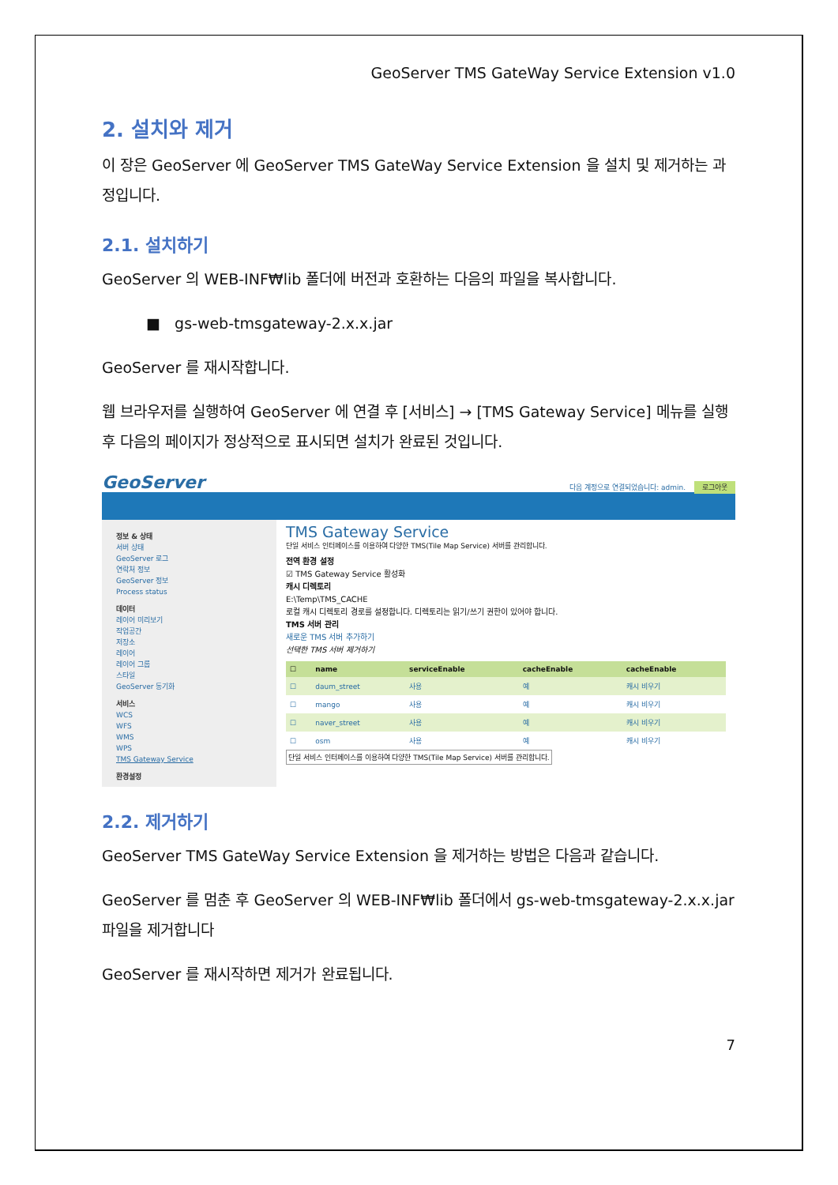GeoServer TMS GateWay Service Extension v1.0
2. 설치와 제거
이 장은 GeoServer 에 GeoServer TMS GateWay Service Extension 을 설치 및 제거하는 과정입니다.
2.1. 설치하기
GeoServer 의 WEB-INF₩lib 폴더에 버전과 호환하는 다음의 파일을 복사합니다.
■ gs-web-tmsgateway-2.x.x.jar
GeoServer 를 재시작합니다.
웹 브라우저를 실행하여 GeoServer 에 연결 후 [서비스] → [TMS Gateway Service] 메뉴를 실행 후 다음의 페이지가 정상적으로 표시되면 설치가 완료된 것입니다.
GeoServer
다음 계정으로 연결되었습니다: admin. 로그아웃
정보 & 상태
서버 상태
GeoServer 로그
연락처 정보
GeoServer 정보
Process status
데이터
레이어 미리보기
작업공간
저장소
레이어
레이어 그룹
스타일
GeoServer 동기화
서비스
WCS
WFS
WMS
WPS
TMS Gateway Service
환경설정
TMS Gateway Service
단일 서비스 인터페이스를 이용하여 다양한 TMS(Tile Map Service) 서버를 관리합니다.
전역 환경 설정
☑ TMS Gateway Service 활성화
캐시 디렉토리
E:\Temp\TMS_CACHE
로컬 캐시 디렉토리 경로를 설정합니다. 디렉토리는 읽기/쓰기 권한이 있어야 합니다.
TMS 서버 관리
새로운 TMS 서버 추가하기
선택한 TMS 서버 제거하기
| ☐ | name | serviceEnable | cacheEnable | cacheEnable |
| --- | --- | --- | --- | --- |
| ☐ | daum_street | 사용 | 예 | 캐시 비우기 |
| ☐ | mango | 사용 | 예 | 캐시 비우기 |
| ☐ | naver_street | 사용 | 예 | 캐시 비우기 |
| ☐ | osm | 사용 | 예 | 캐시 비우기 |
단일 서비스 인터페이스를 이용하여 다양한 TMS(Tile Map Service) 서버를 관리합니다.
2.2. 제거하기
GeoServer TMS GateWay Service Extension 을 제거하는 방법은 다음과 같습니다.
GeoServer 를 멈춘 후 GeoServer 의 WEB-INF₩lib 폴더에서 gs-web-tmsgateway-2.x.x.jar 파일을 제거합니다
GeoServer 를 재시작하면 제거가 완료됩니다.
7